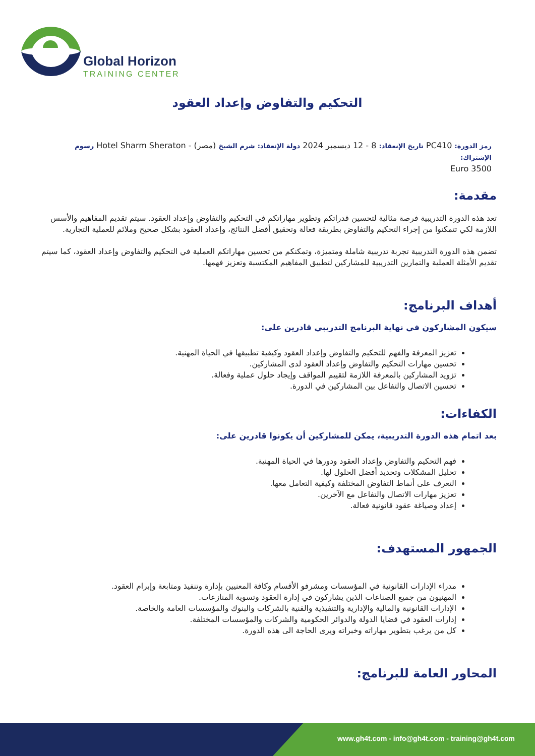Global Horizon
TRAINING CENTER
التحكيم والتفاوض وإعداد العقود
رمز الدورة: PC410 تاريخ الإنعقاد: 8 - 12 ديسمبر 2024 دولة الإنعقاد: شرم الشيخ (مصر) - Hotel Sharm Sheraton رسوم الإشتراك:
3500 Euro
مقدمة:
تعد هذه الدورة التدريبية فرصة مثالية لتحسين قدراتكم وتطوير مهاراتكم في التحكيم والتفاوض وإعداد العقود. سيتم تقديم المفاهيم والأسس اللازمة لكي تتمكنوا من إجراء التحكيم والتفاوض بطريقة فعالة وتحقيق أفضل النتائج، وإعداد العقود بشكل صحيح وملائم للعملية التجارية.
تضمن هذه الدورة التدريبية تجربة تدريبية شاملة ومتميزة، وتمكنكم من تحسين مهاراتكم العملية في التحكيم والتفاوض وإعداد العقود، كما سيتم تقديم الأمثلة العملية والتمارين التدريبية للمشاركين لتطبيق المفاهيم المكتسبة وتعزيز فهمها.
أهداف البرنامج:
سيكون المشاركون في نهاية البرنامج التدريبي قادرين على:
تعزيز المعرفة والفهم للتحكيم والتفاوض وإعداد العقود وكيفية تطبيقها في الحياة المهنية.
تحسين مهارات التحكيم والتفاوض وإعداد العقود لدى المشاركين.
تزويد المشاركين بالمعرفة اللازمة لتقييم المواقف وإيجاد حلول عملية وفعالة.
تحسين الاتصال والتفاعل بين المشاركين في الدورة.
الكفاءات:
بعد اتمام هذه الدورة التدريبية، يمكن للمشاركين أن يكونوا قادرين على:
فهم التحكيم والتفاوض وإعداد العقود ودورها في الحياة المهنية.
تحليل المشكلات وتحديد أفضل الحلول لها.
التعرف على أنماط التفاوض المختلفة وكيفية التعامل معها.
تعزيز مهارات الاتصال والتفاعل مع الآخرين.
إعداد وصياغة عقود قانونية فعالة.
الجمهور المستهدف:
مدراء الإدارات القانونية في المؤسسات ومشرفو الأقسام وكافة المعنيين بإدارة وتنفيذ ومتابعة وإبرام العقود.
المهنيون من جميع الصناعات الذين يشاركون في إدارة العقود وتسوية المنازعات.
الإدارات القانونية والمالية والإدارية والتنفيذية والفنية بالشركات والبنوك والمؤسسات العامة والخاصة.
إدارات العقود في قضايا الدولة والدوائر الحكومية والشركات والمؤسسات المختلفة.
كل من يرغب بتطوير مهاراته وخبراته ويرى الحاجة الى هذه الدورة.
المحاور العامة للبرنامج:
www.gh4t.com - info@gh4t.com - training@gh4t.com